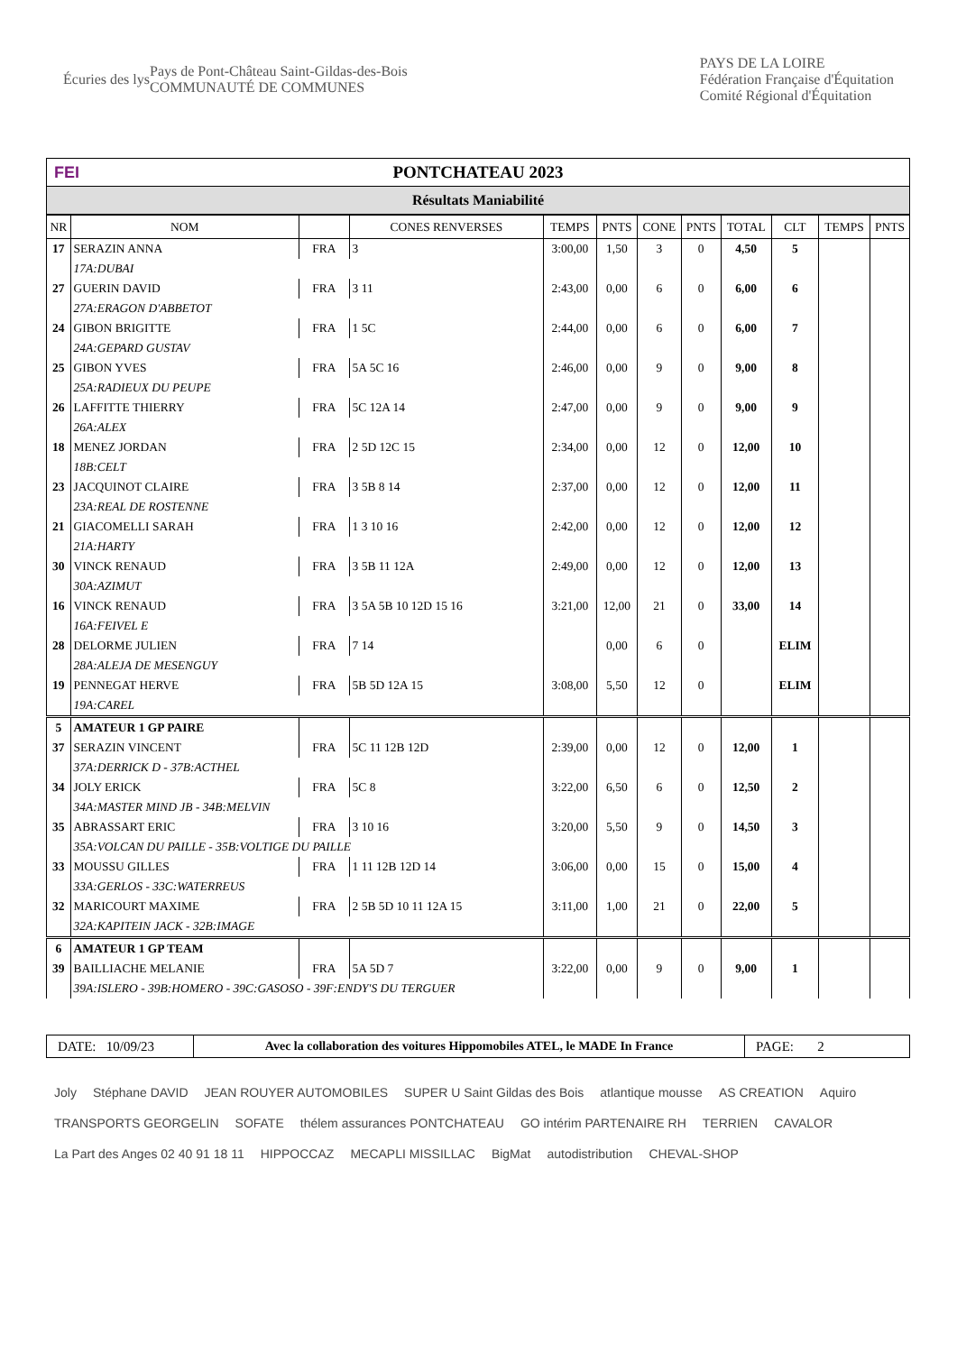Écuries des lys
Pays de Pont-Château Saint-Gildas-des-Bois
COMMUNAUTÉ DE COMMUNES
PAYS DE LA LOIRE
Fédération Française d'Équitation
Comité Régional d'Équitation
FEI PONTCHATEAU 2023
Résultats Maniabilité
| NR | NOM | | CONES RENVERSES | TEMPS | PNTS | CONE | PNTS | TOTAL | CLT | TEMPS | PNTS |
| --- | --- | --- | --- | --- | --- | --- | --- | --- | --- | --- | --- |
| 17 | SERAZIN ANNA | FRA | 3 | 3:00,00 | 1,50 | 3 | 0 | 4,50 | 5 | | |
| | 17A:DUBAI | | | | | | | | | | |
| 27 | GUERIN DAVID | FRA | 3 11 | 2:43,00 | 0,00 | 6 | 0 | 6,00 | 6 | | |
| | 27A:ERAGON D'ABBETOT | | | | | | | | | | |
| 24 | GIBON BRIGITTE | FRA | 1 5C | 2:44,00 | 0,00 | 6 | 0 | 6,00 | 7 | | |
| | 24A:GEPARD GUSTAV | | | | | | | | | | |
| 25 | GIBON YVES | FRA | 5A 5C 16 | 2:46,00 | 0,00 | 9 | 0 | 9,00 | 8 | | |
| | 25A:RADIEUX DU PEUPE | | | | | | | | | | |
| 26 | LAFFITTE THIERRY | FRA | 5C 12A 14 | 2:47,00 | 0,00 | 9 | 0 | 9,00 | 9 | | |
| | 26A:ALEX | | | | | | | | | | |
| 18 | MENEZ JORDAN | FRA | 2 5D 12C 15 | 2:34,00 | 0,00 | 12 | 0 | 12,00 | 10 | | |
| | 18B:CELT | | | | | | | | | | |
| 23 | JACQUINOT CLAIRE | FRA | 3 5B 8 14 | 2:37,00 | 0,00 | 12 | 0 | 12,00 | 11 | | |
| | 23A:REAL DE ROSTENNE | | | | | | | | | | |
| 21 | GIACOMELLI SARAH | FRA | 1 3 10 16 | 2:42,00 | 0,00 | 12 | 0 | 12,00 | 12 | | |
| | 21A:HARTY | | | | | | | | | | |
| 30 | VINCK RENAUD | FRA | 3 5B 11 12A | 2:49,00 | 0,00 | 12 | 0 | 12,00 | 13 | | |
| | 30A:AZIMUT | | | | | | | | | | |
| 16 | VINCK RENAUD | FRA | 3 5A 5B 10 12D 15 16 | 3:21,00 | 12,00 | 21 | 0 | 33,00 | 14 | | |
| | 16A:FEIVEL E | | | | | | | | | | |
| 28 | DELORME JULIEN | FRA | 7 14 | | 0,00 | 6 | 0 | | ELIM | | |
| | 28A:ALEJA DE MESENGUY | | | | | | | | | | |
| 19 | PENNEGAT HERVE | FRA | 5B 5D 12A 15 | 3:08,00 | 5,50 | 12 | 0 | | ELIM | | |
| | 19A:CAREL | | | | | | | | | | |
| 5 | AMATEUR 1 GP PAIRE | | | | | | | | | | |
| 37 | SERAZIN VINCENT | FRA | 5C 11 12B 12D | 2:39,00 | 0,00 | 12 | 0 | 12,00 | 1 | | |
| | 37A:DERRICK D - 37B:ACTHEL | | | | | | | | | | |
| 34 | JOLY ERICK | FRA | 5C 8 | 3:22,00 | 6,50 | 6 | 0 | 12,50 | 2 | | |
| | 34A:MASTER MIND JB - 34B:MELVIN | | | | | | | | | | |
| 35 | ABRASSART ERIC | FRA | 3 10 16 | 3:20,00 | 5,50 | 9 | 0 | 14,50 | 3 | | |
| | 35A:VOLCAN DU PAILLE - 35B:VOLTIGE DU PAILLE | | | | | | | | | | |
| 33 | MOUSSU GILLES | FRA | 1 11 12B 12D 14 | 3:06,00 | 0,00 | 15 | 0 | 15,00 | 4 | | |
| | 33A:GERLOS - 33C:WATERREUS | | | | | | | | | | |
| 32 | MARICOURT MAXIME | FRA | 2 5B 5D 10 11 12A 15 | 3:11,00 | 1,00 | 21 | 0 | 22,00 | 5 | | |
| | 32A:KAPITEIN JACK - 32B:IMAGE | | | | | | | | | | |
| 6 | AMATEUR 1 GP TEAM | | | | | | | | | | |
| 39 | BAILLIACHE MELANIE | FRA | 5A 5D 7 | 3:22,00 | 0,00 | 9 | 0 | 9,00 | 1 | | |
| | 39A:ISLERO - 39B:HOMERO - 39C:GASOSO - 39F:ENDY'S DU TERGUER | | | | | | | | | | |
DATE: 10/09/23 Avec la collaboration des voitures Hippomobiles ATEL, le MADE In France PAGE: 2
Joly Stéphane DAVID JEAN ROUYER AUTOMOBILES SUPER U Saint Gildas des Bois atlantique mousse AS CREATION Aquiro TRANSPORTS GEORGELIN SOFATE thélem assurances PONTCHATEAU GO intérim PARTENAIRE RH TERRIEN CAVALOR La Part des Anges 02 40 91 18 11 HIPPOCCAZ MECAPLI MISSILLAC BigMat autodistribution CHEVAL-SHOP